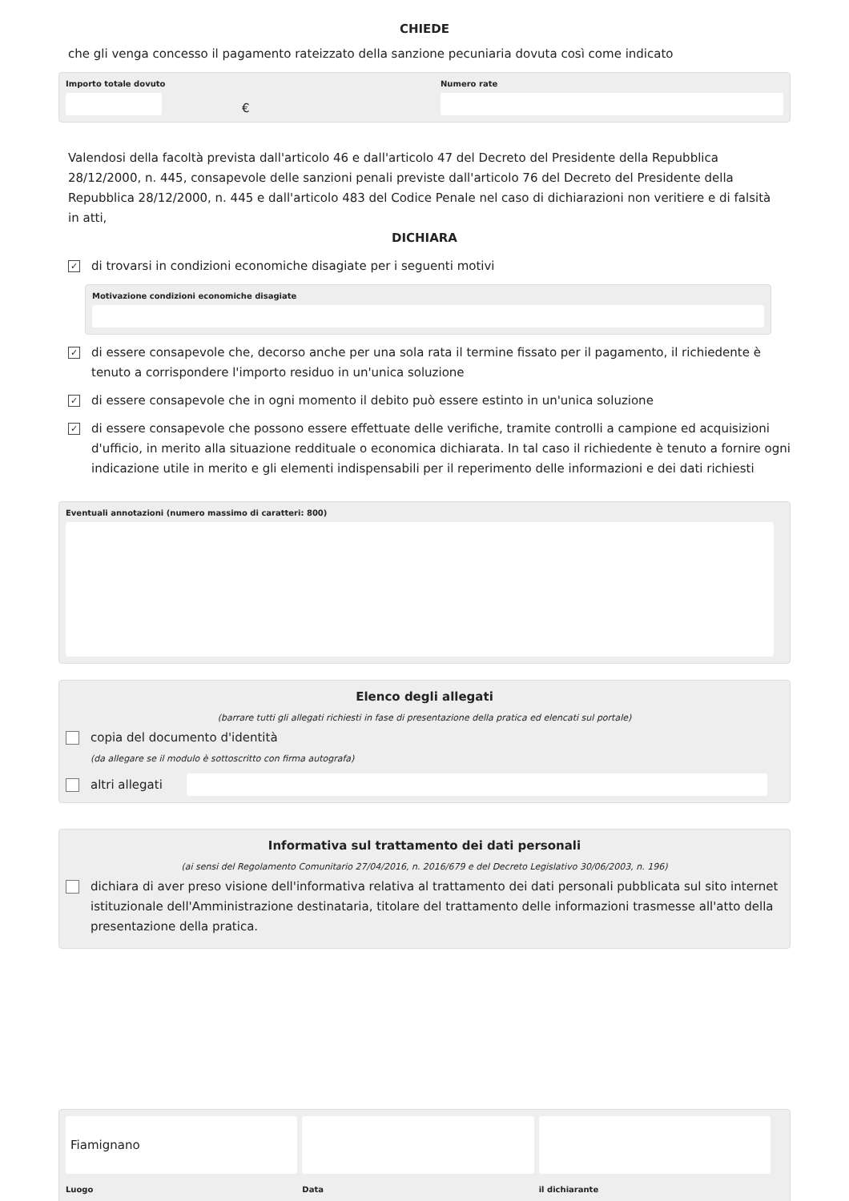CHIEDE
che gli venga concesso il pagamento rateizzato della sanzione pecuniaria dovuta così come indicato
Importo totale dovuto
€
Numero rate
Valendosi della facoltà prevista dall'articolo 46 e dall'articolo 47 del Decreto del Presidente della Repubblica 28/12/2000, n. 445, consapevole delle sanzioni penali previste dall'articolo 76 del Decreto del Presidente della Repubblica 28/12/2000, n. 445 e dall'articolo 483 del Codice Penale nel caso di dichiarazioni non veritiere e di falsità in atti,
DICHIARA
✓
di trovarsi in condizioni economiche disagiate per i seguenti motivi
Motivazione condizioni economiche disagiate
✓
di essere consapevole che, decorso anche per una sola rata il termine fissato per il pagamento, il richiedente è tenuto a corrispondere l'importo residuo in un'unica soluzione
✓
di essere consapevole che in ogni momento il debito può essere estinto in un'unica soluzione
✓
di essere consapevole che possono essere effettuate delle verifiche, tramite controlli a campione ed acquisizioni d'ufficio, in merito alla situazione reddituale o economica dichiarata. In tal caso il richiedente è tenuto a fornire ogni indicazione utile in merito e gli elementi indispensabili per il reperimento delle informazioni e dei dati richiesti
Eventuali annotazioni (numero massimo di caratteri: 800)
Elenco degli allegati
(barrare tutti gli allegati richiesti in fase di presentazione della pratica ed elencati sul portale)
copia del documento d'identità
(da allegare se il modulo è sottoscritto con firma autografa)
altri allegati
Informativa sul trattamento dei dati personali
(ai sensi del Regolamento Comunitario 27/04/2016, n. 2016/679 e del Decreto Legislativo 30/06/2003, n. 196)
dichiara di aver preso visione dell'informativa relativa al trattamento dei dati personali pubblicata sul sito internet istituzionale dell'Amministrazione destinataria, titolare del trattamento delle informazioni trasmesse all'atto della presentazione della pratica.
Fiamignano
Luogo
Data il dichiarante